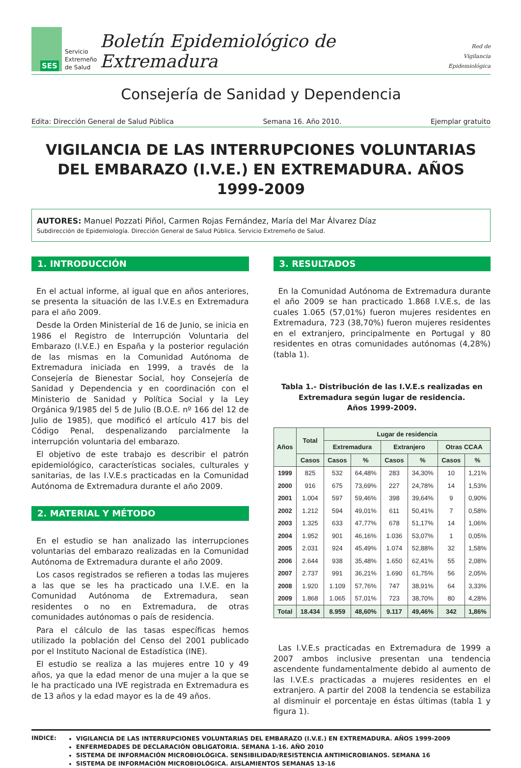SES
Servicio
Extremeño
de Salud
Boletín Epidemiológico de Extremadura
Red de
Vigilancia
Epidemiológica
Consejería de Sanidad y Dependencia
Edita: Dirección General de Salud Pública Semana 16. Año 2010. Ejemplar gratuito
VIGILANCIA DE LAS INTERRUPCIONES VOLUNTARIAS DEL EMBARAZO (I.V.E.) EN EXTREMADURA. AÑOS 1999-2009
AUTORES: Manuel Pozzati Piñol, Carmen Rojas Fernández, María del Mar Álvarez Díaz
Subdirección de Epidemiología. Dirección General de Salud Pública. Servicio Extremeño de Salud.
1. INTRODUCCIÓN
En el actual informe, al igual que en años anteriores, se presenta la situación de las I.V.E.s en Extremadura para el año 2009.
Desde la Orden Ministerial de 16 de Junio, se inicia en 1986 el Registro de Interrupción Voluntaria del Embarazo (I.V.E.) en España y la posterior regulación de las mismas en la Comunidad Autónoma de Extremadura iniciada en 1999, a través de la Consejería de Bienestar Social, hoy Consejería de Sanidad y Dependencia y en coordinación con el Ministerio de Sanidad y Política Social y la Ley Orgánica 9/1985 del 5 de Julio (B.O.E. nº 166 del 12 de Julio de 1985), que modificó el artículo 417 bis del Código Penal, despenalizando parcialmente la interrupción voluntaria del embarazo.
El objetivo de este trabajo es describir el patrón epidemiológico, características sociales, culturales y sanitarias, de las I.V.E.s practicadas en la Comunidad Autónoma de Extremadura durante el año 2009.
2. MATERIAL Y MÉTODO
En el estudio se han analizado las interrupciones voluntarias del embarazo realizadas en la Comunidad Autónoma de Extremadura durante el año 2009.
Los casos registrados se refieren a todas las mujeres a las que se les ha practicado una I.V.E. en la Comunidad Autónoma de Extremadura, sean residentes o no en Extremadura, de otras comunidades autónomas o país de residencia.
Para el cálculo de las tasas específicas hemos utilizado la población del Censo del 2001 publicado por el Instituto Nacional de Estadística (INE).
El estudio se realiza a las mujeres entre 10 y 49 años, ya que la edad menor de una mujer a la que se le ha practicado una IVE registrada en Extremadura es de 13 años y la edad mayor es la de 49 años.
3. RESULTADOS
En la Comunidad Autónoma de Extremadura durante el año 2009 se han practicado 1.868 I.V.E.s, de las cuales 1.065 (57,01%) fueron mujeres residentes en Extremadura, 723 (38,70%) fueron mujeres residentes en el extranjero, principalmente en Portugal y 80 residentes en otras comunidades autónomas (4,28%) (tabla 1).
Tabla 1.- Distribución de las I.V.E.s realizadas en Extremadura según lugar de residencia.
Años 1999-2009.
| Años | Total | Lugar de residencia | | | | | |
| --- | --- | --- | --- | --- | --- | --- | --- |
| | | Extremadura | | Extranjero | | Otras CCAA | |
| | Casos | Casos | % | Casos | % | Casos | % |
| 1999 | 825 | 532 | 64,48% | 283 | 34,30% | 10 | 1,21% |
| 2000 | 916 | 675 | 73,69% | 227 | 24,78% | 14 | 1,53% |
| 2001 | 1.004 | 597 | 59,46% | 398 | 39,64% | 9 | 0,90% |
| 2002 | 1.212 | 594 | 49,01% | 611 | 50,41% | 7 | 0,58% |
| 2003 | 1.325 | 633 | 47,77% | 678 | 51,17% | 14 | 1,06% |
| 2004 | 1.952 | 901 | 46,16% | 1.036 | 53,07% | 1 | 0,05% |
| 2005 | 2.031 | 924 | 45,49% | 1.074 | 52,88% | 32 | 1,58% |
| 2006 | 2.644 | 938 | 35,48% | 1.650 | 62,41% | 55 | 2,08% |
| 2007 | 2.737 | 991 | 36,21% | 1.690 | 61,75% | 56 | 2,05% |
| 2008 | 1.920 | 1.109 | 57,76% | 747 | 38,91% | 64 | 3,33% |
| 2009 | 1.868 | 1.065 | 57,01% | 723 | 38,70% | 80 | 4,28% |
| Total | 18.434 | 8.959 | 48,60% | 9.117 | 49,46% | 342 | 1,86% |
Las I.V.E.s practicadas en Extremadura de 1999 a 2007 ambos inclusive presentan una tendencia ascendente fundamentalmente debido al aumento de las I.V.E.s practicadas a mujeres residentes en el extranjero. A partir del 2008 la tendencia se estabiliza al disminuir el porcentaje en éstas últimas (tabla 1 y figura 1).
INDICE:
VIGILANCIA DE LAS INTERRUPCIONES VOLUNTARIAS DEL EMBARAZO (I.V.E.) EN EXTREMADURA. AÑOS 1999-2009
ENFERMEDADES DE DECLARACIÓN OBLIGATORIA. SEMANA 1-16. AÑO 2010
SISTEMA DE INFORMACIÓN MICROBIOLÓGICA. SENSIBILIDAD/RESISTENCIA ANTIMICROBIANOS. SEMANA 16
SISTEMA DE INFORMACIÓN MICROBIOLÓGICA. AISLAMIENTOS SEMANAS 13-16